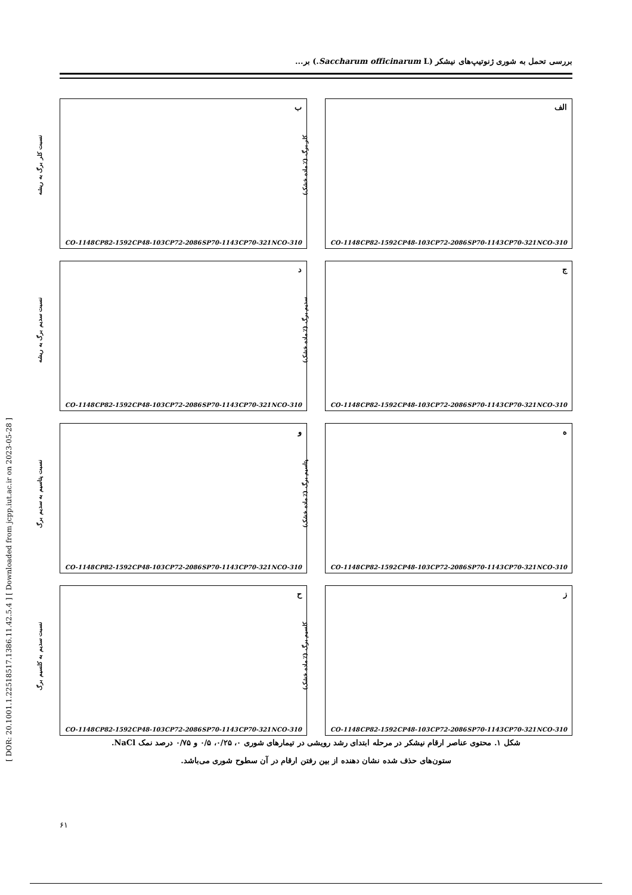بررسی تحمل به شوری ژنوتیپ‌های نیشکر (Saccharum officinarum L.) بر...
الف
کلر برگ (٪ ماده خشک)
CO-1148 CP82-1592 CP48-103 CP72-2086 SP70-1143 CP70-321 NCO-310
ب
نسبت کلر برگ به ریشه
CO-1148 CP82-1592 CP48-103 CP72-2086 SP70-1143 CP70-321 NCO-310
ج
سدیم برگ (٪ ماده خشک)
CO-1148 CP82-1592 CP48-103 CP72-2086 SP70-1143 CP70-321 NCO-310
د
نسبت سدیم برگ به ریشه
CO-1148 CP82-1592 CP48-103 CP72-2086 SP70-1143 CP70-321 NCO-310
ه
پتاسیم برگ (٪ ماده خشک)
CO-1148 CP82-1592 CP48-103 CP72-2086 SP70-1143 CP70-321 NCO-310
و
نسبت پتاسیم به سدیم برگ
CO-1148 CP82-1592 CP48-103 CP72-2086 SP70-1143 CP70-321 NCO-310
ز
کلسیم برگ (٪ ماده خشک)
CO-1148 CP82-1592 CP48-103 CP72-2086 SP70-1143 CP70-321 NCO-310
ح
نسبت سدیم به کلسیم برگ
CO-1148 CP82-1592 CP48-103 CP72-2086 SP70-1143 CP70-321 NCO-310
شکل ۱. محتوی عناصر ارقام نیشکر در مرحله ابتدای رشد رویشی در تیمارهای شوری ۰، ۰/۲۵، ۰/۵ و ۰/۷۵ درصد نمک NaCl.
ستون‌های حذف شده نشان دهنده از بین رفتن ارقام در آن سطوح شوری می‌باشد.
[ DOR: 20.1001.1.22518517.1386.11.42.5.4 ] [ Downloaded from jcpp.iut.ac.ir on 2023-05-28 ]
۶۱